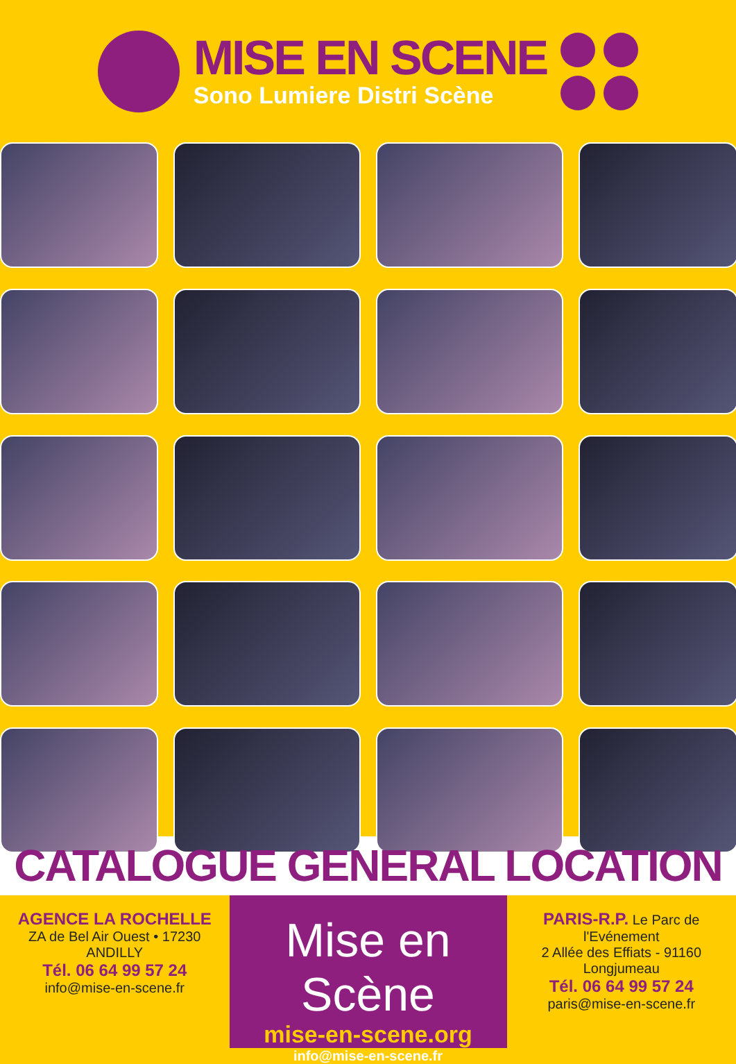MISE EN SCENE
Sono Lumiere Distri Scène
CATALOGUE GENERAL LOCATION
AGENCE LA ROCHELLE
ZA de Bel Air Ouest • 17230 ANDILLY
Tél. 06 64 99 57 24
info@mise-en-scene.fr
Mise en Scène
mise-en-scene.org
info@mise-en-scene.fr
PARIS-R.P. Le Parc de l'Evénement
2 Allée des Effiats - 91160 Longjumeau
Tél. 06 64 99 57 24
paris@mise-en-scene.fr